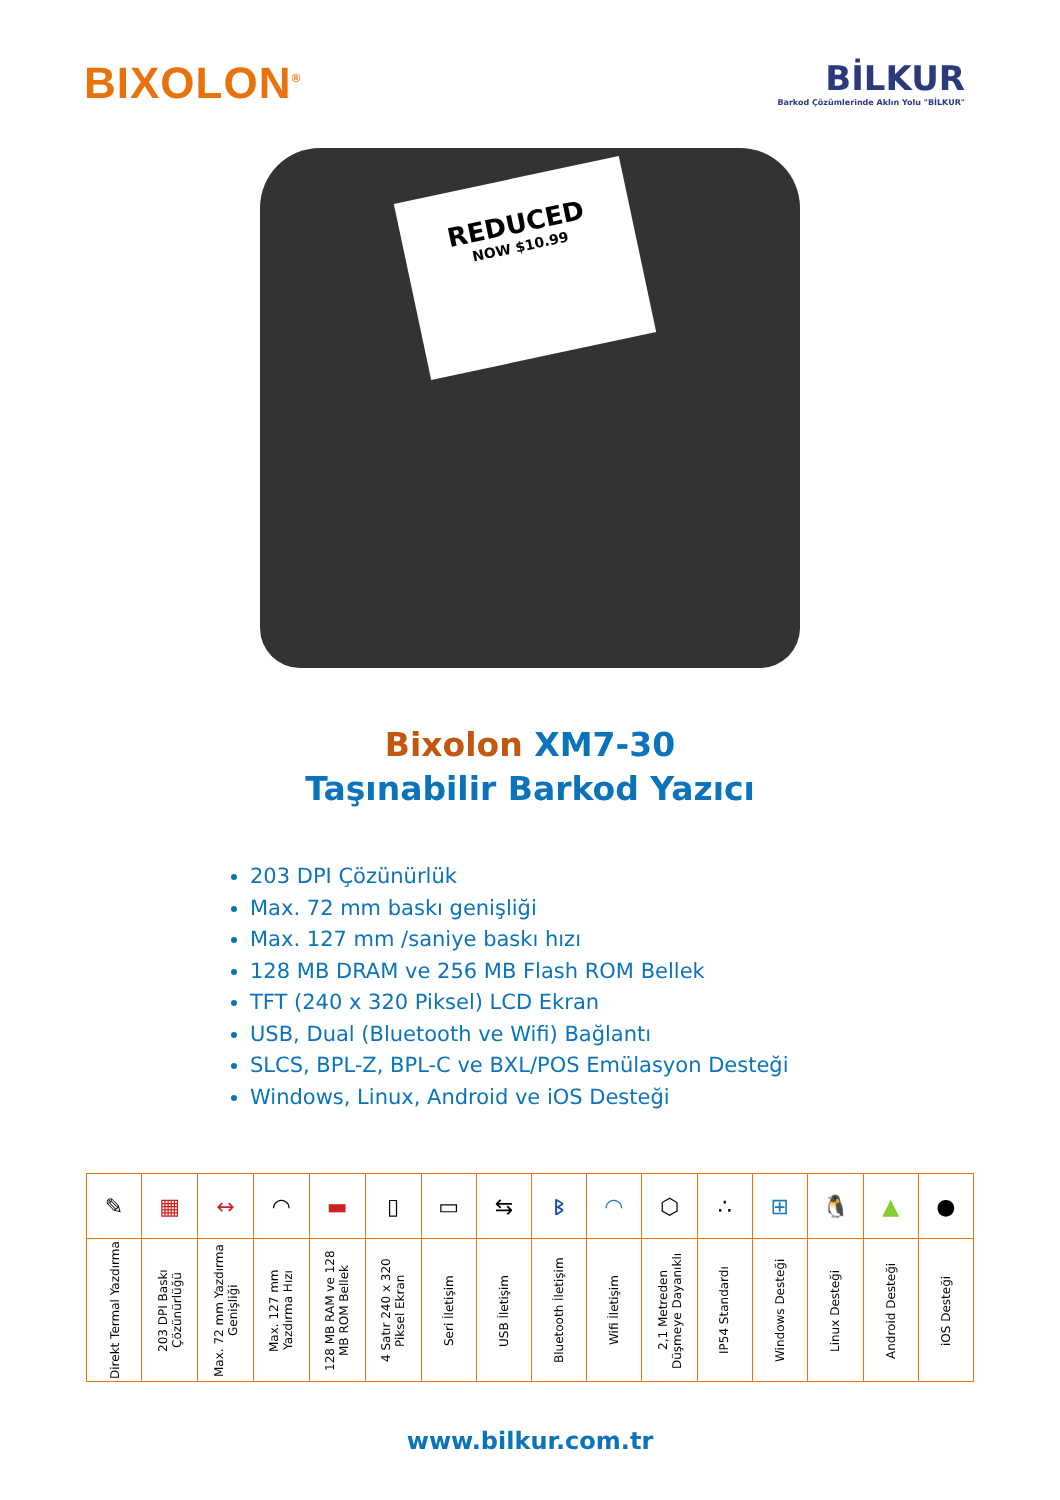BIXOLON<sup>®</sup>
BİLKUR
Barkod Çözümlerinde Aklın Yolu "BİLKUR"
REDUCED
NOW $10.99
Bixolon XM7-30
Taşınabilir Barkod Yazıcı
203 DPI Çözünürlük
Max. 72 mm baskı genişliği
Max. 127 mm /saniye baskı hızı
128 MB DRAM ve 256 MB Flash ROM Bellek
TFT (240 x 320 Piksel) LCD Ekran
USB, Dual (Bluetooth ve Wifi) Bağlantı
SLCS, BPL-Z, BPL-C ve BXL/POS Emülasyon Desteği
Windows, Linux, Android ve iOS Desteği
| ✎ | ▦ | ↔ | ◠ | ▬ | ▯ | ▭ | ⇆ | ᛒ | ◠ | ⬡ | ∴ | ⊞ | 🐧 | ▲ | ● |
| Direkt Termal Yazdırma | 203 DPI Baskı Çözünürlüğü | Max. 72 mm Yazdırma Genişliği | Max. 127 mm Yazdırma Hızı | 128 MB RAM ve 128 MB ROM Bellek | 4 Satır 240 x 320 Piksel Ekran | Seri İletişim | USB İletişim | Bluetooth İletişim | Wifi İletişim | 2,1 Metreden Düşmeye Dayanıklı | IP54 Standardı | Windows Desteği | Linux Desteği | Android Desteği | iOS Desteği |
www.bilkur.com.tr